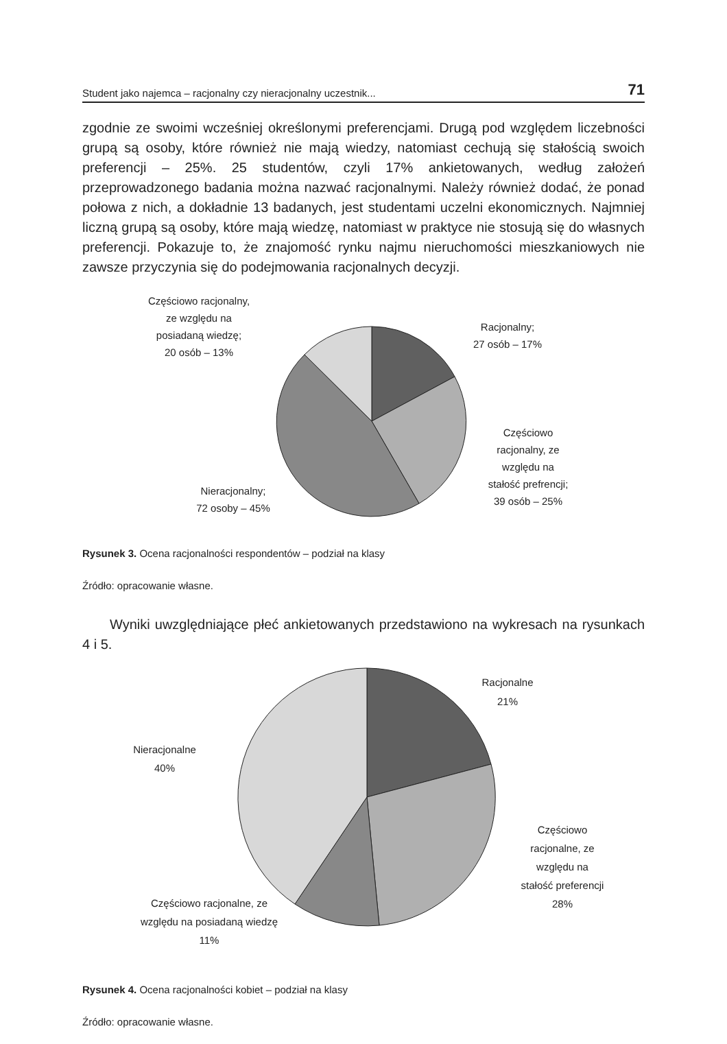Student jako najemca – racjonalny czy nieracjonalny uczestnik... 71
zgodnie ze swoimi wcześniej określonymi preferencjami. Drugą pod względem liczebności grupą są osoby, które również nie mają wiedzy, natomiast cechują się stałością swoich preferencji – 25%. 25 studentów, czyli 17% ankietowanych, według założeń przeprowadzonego badania można nazwać racjonalnymi. Należy również dodać, że ponad połowa z nich, a dokładnie 13 badanych, jest studentami uczelni ekonomicznych. Najmniej liczną grupą są osoby, które mają wiedzę, natomiast w praktyce nie stosują się do własnych preferencji. Pokazuje to, że znajomość rynku najmu nieruchomości mieszkaniowych nie zawsze przyczynia się do podejmowania racjonalnych decyzji.
Częściowo racjonalny,
ze względu na
posiadaną wiedzę;
20 osób – 13%
Racjonalny;
27 osób – 17%
Częściowo
racjonalny, ze
względu na
stałość prefrencji;
39 osób – 25%
Nieracjonalny;
72 osoby – 45%
Rysunek 3. Ocena racjonalności respondentów – podział na klasy
Źródło: opracowanie własne.
Wyniki uwzględniające płeć ankietowanych przedstawiono na wykresach na rysunkach 4 i 5.
Racjonalne
21%
Nieracjonalne
40%
Częściowo
racjonalne, ze
względu na
stałość preferencji
28%
Częściowo racjonalne, ze
względu na posiadaną wiedzę
11%
Rysunek 4. Ocena racjonalności kobiet – podział na klasy
Źródło: opracowanie własne.